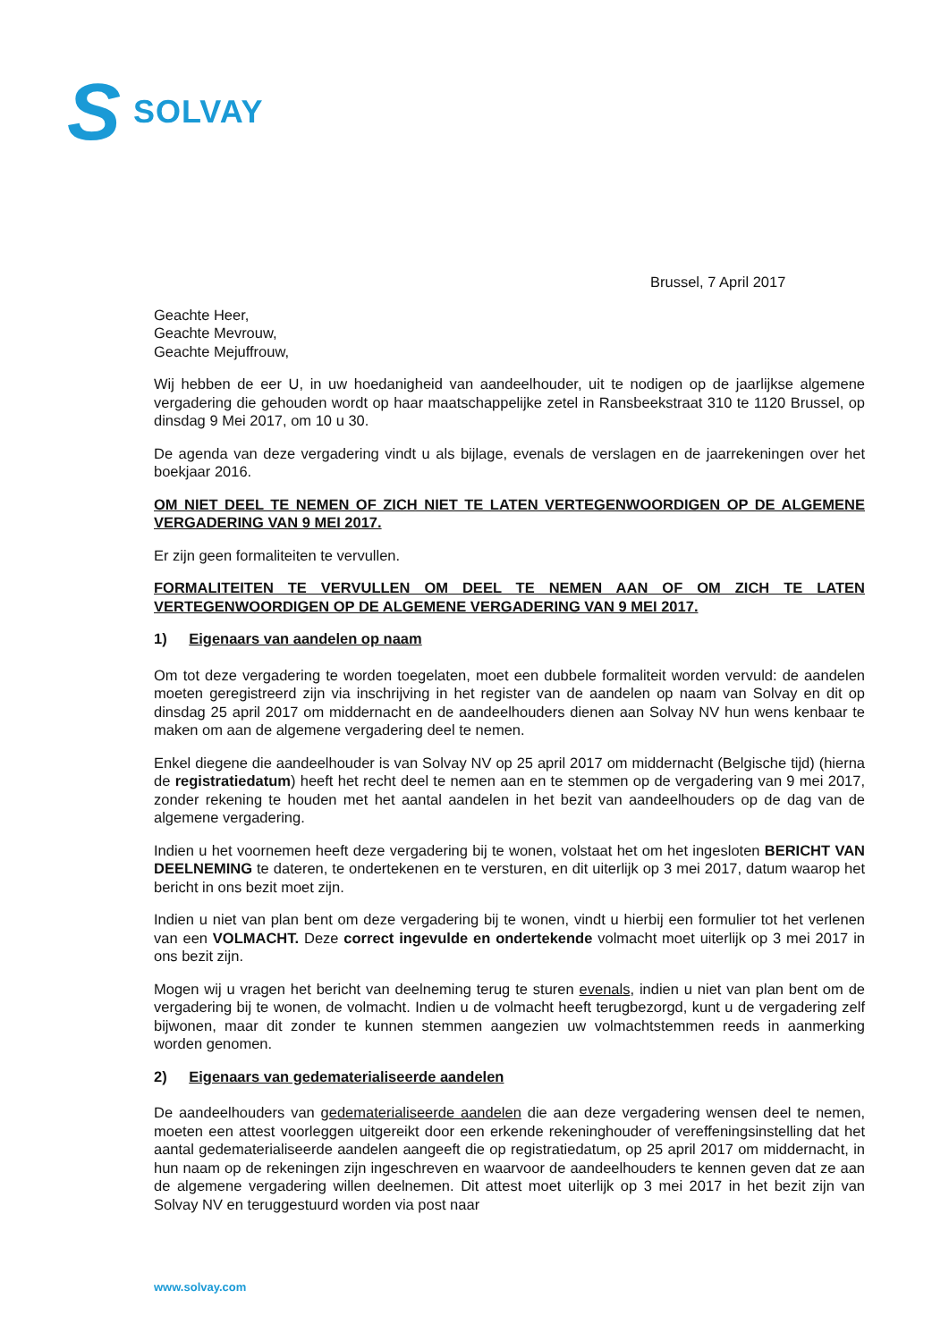S SOLVAY
Brussel, 7 April 2017
Geachte Heer,
Geachte Mevrouw,
Geachte Mejuffrouw,
Wij hebben de eer U, in uw hoedanigheid van aandeelhouder, uit te nodigen op de jaarlijkse algemene vergadering die gehouden wordt op haar maatschappelijke zetel in Ransbeekstraat 310 te 1120 Brussel, op dinsdag 9 Mei 2017, om 10 u 30.
De agenda van deze vergadering vindt u als bijlage, evenals de verslagen en de jaarrekeningen over het boekjaar 2016.
OM NIET DEEL TE NEMEN OF ZICH NIET TE LATEN VERTEGENWOORDIGEN OP DE ALGEMENE VERGADERING VAN 9 MEI 2017.
Er zijn geen formaliteiten te vervullen.
FORMALITEITEN TE VERVULLEN OM DEEL TE NEMEN AAN OF OM ZICH TE LATEN VERTEGENWOORDIGEN OP DE ALGEMENE VERGADERING VAN 9 MEI 2017.
1) Eigenaars van aandelen op naam
Om tot deze vergadering te worden toegelaten, moet een dubbele formaliteit worden vervuld: de aandelen moeten geregistreerd zijn via inschrijving in het register van de aandelen op naam van Solvay en dit op dinsdag 25 april 2017 om middernacht en de aandeelhouders dienen aan Solvay NV hun wens kenbaar te maken om aan de algemene vergadering deel te nemen.
Enkel diegene die aandeelhouder is van Solvay NV op 25 april 2017 om middernacht (Belgische tijd) (hierna de registratiedatum) heeft het recht deel te nemen aan en te stemmen op de vergadering van 9 mei 2017, zonder rekening te houden met het aantal aandelen in het bezit van aandeelhouders op de dag van de algemene vergadering.
Indien u het voornemen heeft deze vergadering bij te wonen, volstaat het om het ingesloten BERICHT VAN DEELNEMING te dateren, te ondertekenen en te versturen, en dit uiterlijk op 3 mei 2017, datum waarop het bericht in ons bezit moet zijn.
Indien u niet van plan bent om deze vergadering bij te wonen, vindt u hierbij een formulier tot het verlenen van een VOLMACHT. Deze correct ingevulde en ondertekende volmacht moet uiterlijk op 3 mei 2017 in ons bezit zijn.
Mogen wij u vragen het bericht van deelneming terug te sturen evenals, indien u niet van plan bent om de vergadering bij te wonen, de volmacht. Indien u de volmacht heeft terugbezorgd, kunt u de vergadering zelf bijwonen, maar dit zonder te kunnen stemmen aangezien uw volmachtstemmen reeds in aanmerking worden genomen.
2) Eigenaars van gedematerialiseerde aandelen
De aandeelhouders van gedematerialiseerde aandelen die aan deze vergadering wensen deel te nemen, moeten een attest voorleggen uitgereikt door een erkende rekeninghouder of vereffeningsinstelling dat het aantal gedematerialiseerde aandelen aangeeft die op registratiedatum, op 25 april 2017 om middernacht, in hun naam op de rekeningen zijn ingeschreven en waarvoor de aandeelhouders te kennen geven dat ze aan de algemene vergadering willen deelnemen. Dit attest moet uiterlijk op 3 mei 2017 in het bezit zijn van Solvay NV en teruggestuurd worden via post naar
www.solvay.com